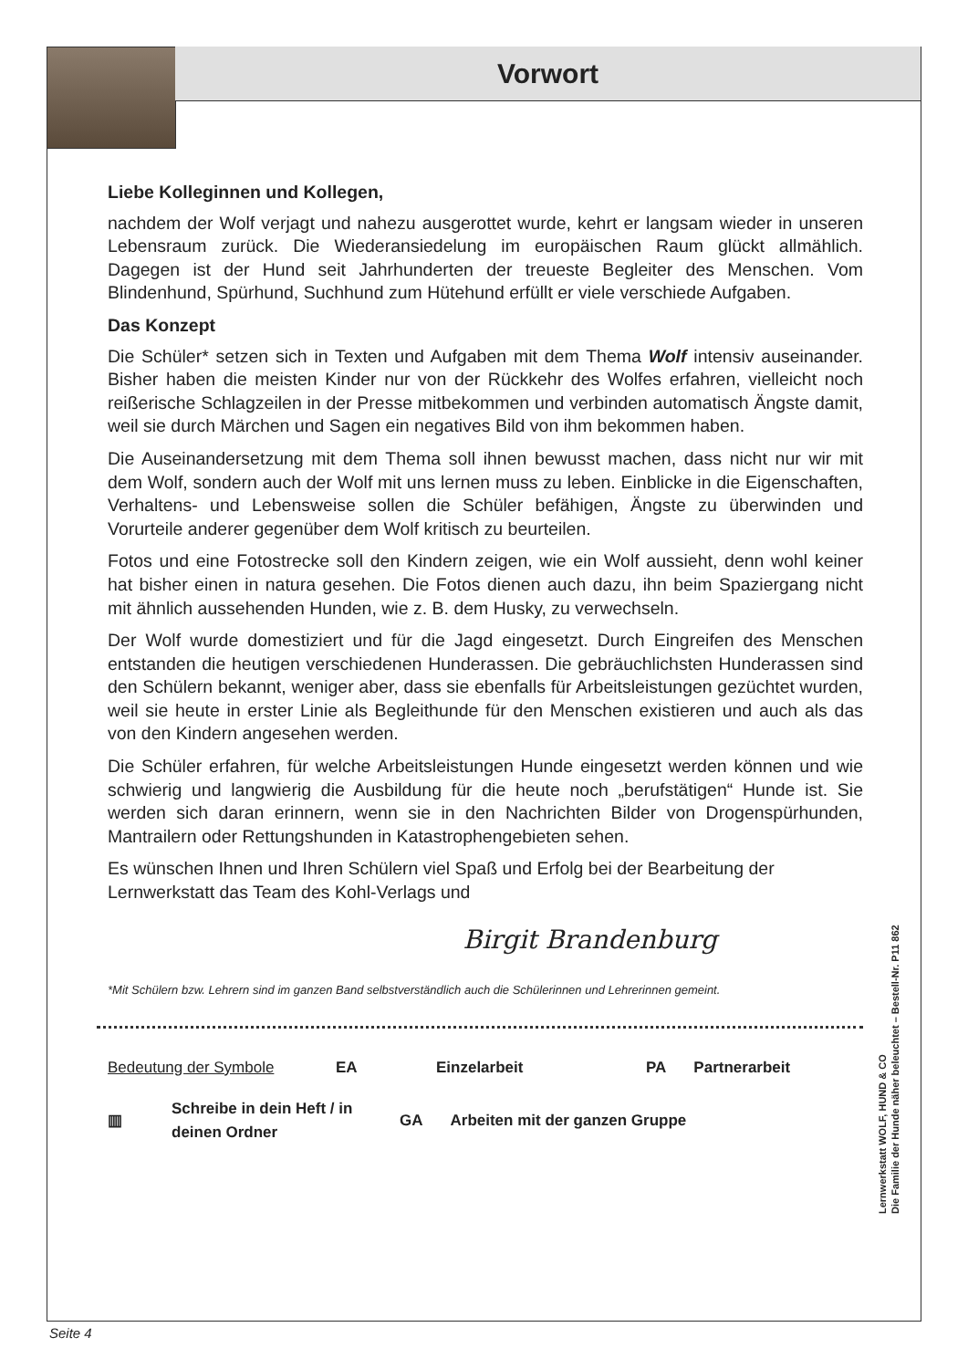Vorwort
Liebe Kolleginnen und Kollegen,
nachdem der Wolf verjagt und nahezu ausgerottet wurde, kehrt er langsam wieder in unseren Lebensraum zurück. Die Wiederansiedelung im europäischen Raum glückt allmählich. Dagegen ist der Hund seit Jahrhunderten der treueste Begleiter des Menschen. Vom Blindenhund, Spürhund, Suchhund zum Hütehund erfüllt er viele verschiede Aufgaben.
Das Konzept
Die Schüler* setzen sich in Texten und Aufgaben mit dem Thema Wolf intensiv auseinander. Bisher haben die meisten Kinder nur von der Rückkehr des Wolfes erfahren, vielleicht noch reißerische Schlagzeilen in der Presse mitbekommen und verbinden automatisch Ängste damit, weil sie durch Märchen und Sagen ein negatives Bild von ihm bekommen haben.
Die Auseinandersetzung mit dem Thema soll ihnen bewusst machen, dass nicht nur wir mit dem Wolf, sondern auch der Wolf mit uns lernen muss zu leben. Einblicke in die Eigenschaften, Verhaltens- und Lebensweise sollen die Schüler befähigen, Ängste zu überwinden und Vorurteile anderer gegenüber dem Wolf kritisch zu beurteilen.
Fotos und eine Fotostrecke soll den Kindern zeigen, wie ein Wolf aussieht, denn wohl keiner hat bisher einen in natura gesehen. Die Fotos dienen auch dazu, ihn beim Spaziergang nicht mit ähnlich aussehenden Hunden, wie z. B. dem Husky, zu verwechseln.
Der Wolf wurde domestiziert und für die Jagd eingesetzt. Durch Eingreifen des Menschen entstanden die heutigen verschiedenen Hunderassen. Die gebräuchlichsten Hunderassen sind den Schülern bekannt, weniger aber, dass sie ebenfalls für Arbeitsleistungen gezüchtet wurden, weil sie heute in erster Linie als Begleithunde für den Menschen existieren und auch als das von den Kindern angesehen werden.
Die Schüler erfahren, für welche Arbeitsleistungen Hunde eingesetzt werden können und wie schwierig und langwierig die Ausbildung für die heute noch „berufstätigen“ Hunde ist. Sie werden sich daran erinnern, wenn sie in den Nachrichten Bilder von Drogenspürhunden, Mantrailern oder Rettungshunden in Katastrophengebieten sehen.
Es wünschen Ihnen und Ihren Schülern viel Spaß und Erfolg bei der Bearbeitung der Lernwerkstatt das Team des Kohl-Verlags und
Birgit Brandenburg
*Mit Schülern bzw. Lehrern sind im ganzen Band selbstverständlich auch die Schülerinnen und Lehrerinnen gemeint.
Bedeutung der Symbole EA Einzelarbeit PA Partnerarbeit
▥ Schreibe in dein Heft / in deinen Ordner GA Arbeiten mit der ganzen Gruppe
Lernwerkstatt WOLF, HUND & CO
Die Familie der Hunde näher beleuchtet – Bestell-Nr. P11 862
Seite 4